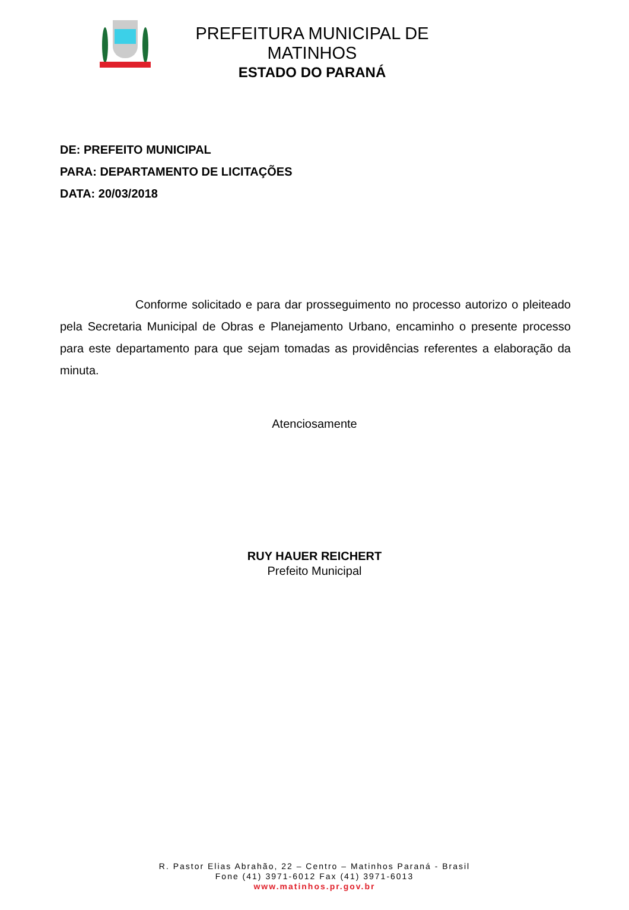PREFEITURA MUNICIPAL DE MATINHOS
ESTADO DO PARANÁ
DE: PREFEITO MUNICIPAL
PARA: DEPARTAMENTO DE LICITAÇÕES
DATA: 20/03/2018
Conforme solicitado e para dar prosseguimento no processo autorizo o pleiteado pela Secretaria Municipal de Obras e Planejamento Urbano, encaminho o presente processo para este departamento para que sejam tomadas as providências referentes a elaboração da minuta.
Atenciosamente
RUY HAUER REICHERT
Prefeito Municipal
R. Pastor Elias Abrahão, 22 – Centro – Matinhos Paraná - Brasil
Fone (41) 3971-6012 Fax (41) 3971-6013
www.matinhos.pr.gov.br